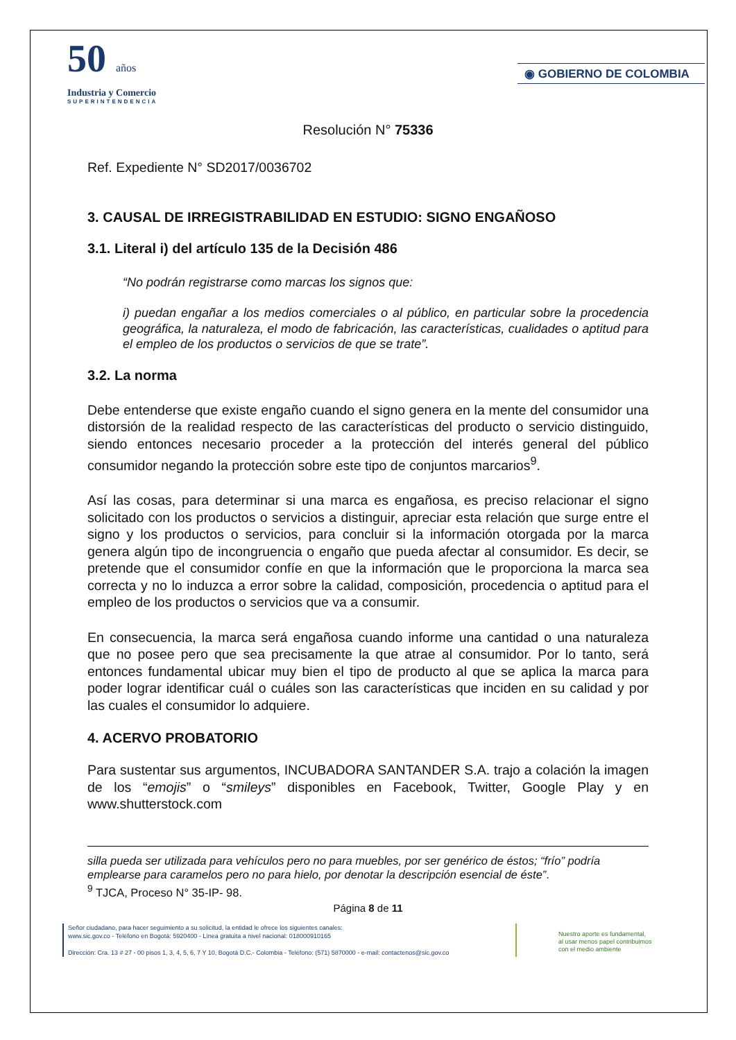50 años
Industria y Comercio
SUPERINTENDENCIA
◉ GOBIERNO DE COLOMBIA
Resolución N° 75336
Ref. Expediente N° SD2017/0036702
3. CAUSAL DE IRREGISTRABILIDAD EN ESTUDIO: SIGNO ENGAÑOSO
3.1. Literal i) del artículo 135 de la Decisión 486
“No podrán registrarse como marcas los signos que:
i) puedan engañar a los medios comerciales o al público, en particular sobre la procedencia geográfica, la naturaleza, el modo de fabricación, las características, cualidades o aptitud para el empleo de los productos o servicios de que se trate”.
3.2. La norma
Debe entenderse que existe engaño cuando el signo genera en la mente del consumidor una distorsión de la realidad respecto de las características del producto o servicio distinguido, siendo entonces necesario proceder a la protección del interés general del público consumidor negando la protección sobre este tipo de conjuntos marcarios<sup>9</sup>.
Así las cosas, para determinar si una marca es engañosa, es preciso relacionar el signo solicitado con los productos o servicios a distinguir, apreciar esta relación que surge entre el signo y los productos o servicios, para concluir si la información otorgada por la marca genera algún tipo de incongruencia o engaño que pueda afectar al consumidor. Es decir, se pretende que el consumidor confíe en que la información que le proporciona la marca sea correcta y no lo induzca a error sobre la calidad, composición, procedencia o aptitud para el empleo de los productos o servicios que va a consumir.
En consecuencia, la marca será engañosa cuando informe una cantidad o una naturaleza que no posee pero que sea precisamente la que atrae al consumidor. Por lo tanto, será entonces fundamental ubicar muy bien el tipo de producto al que se aplica la marca para poder lograr identificar cuál o cuáles son las características que inciden en su calidad y por las cuales el consumidor lo adquiere.
4. ACERVO PROBATORIO
Para sustentar sus argumentos, INCUBADORA SANTANDER S.A. trajo a colación la imagen de los “emojis” o “smileys” disponibles en Facebook, Twitter, Google Play y en www.shutterstock.com
silla pueda ser utilizada para vehículos pero no para muebles, por ser genérico de éstos; “frío” podría emplearse para caramelos pero no para hielo, por denotar la descripción esencial de éste”.
<sup>9</sup> TJCA, Proceso N° 35-IP- 98.
Página 8 de 11
Señor ciudadano, para hacer seguimiento a su solicitud, la entidad le ofrece los siguientes canales:
www.sic.gov.co - Teléfono en Bogotá: 5920400 - Línea gratuita a nivel nacional: 018000910165
Dirección: Cra. 13 # 27 - 00 pisos 1, 3, 4, 5, 6, 7 Y 10, Bogotá D.C.- Colombia - Teléfono: (571) 5870000 - e-mail: contactenos@sic.gov.co
Nuestro aporte es fundamental,
al usar menos papel contribuimos
con el medio ambiente